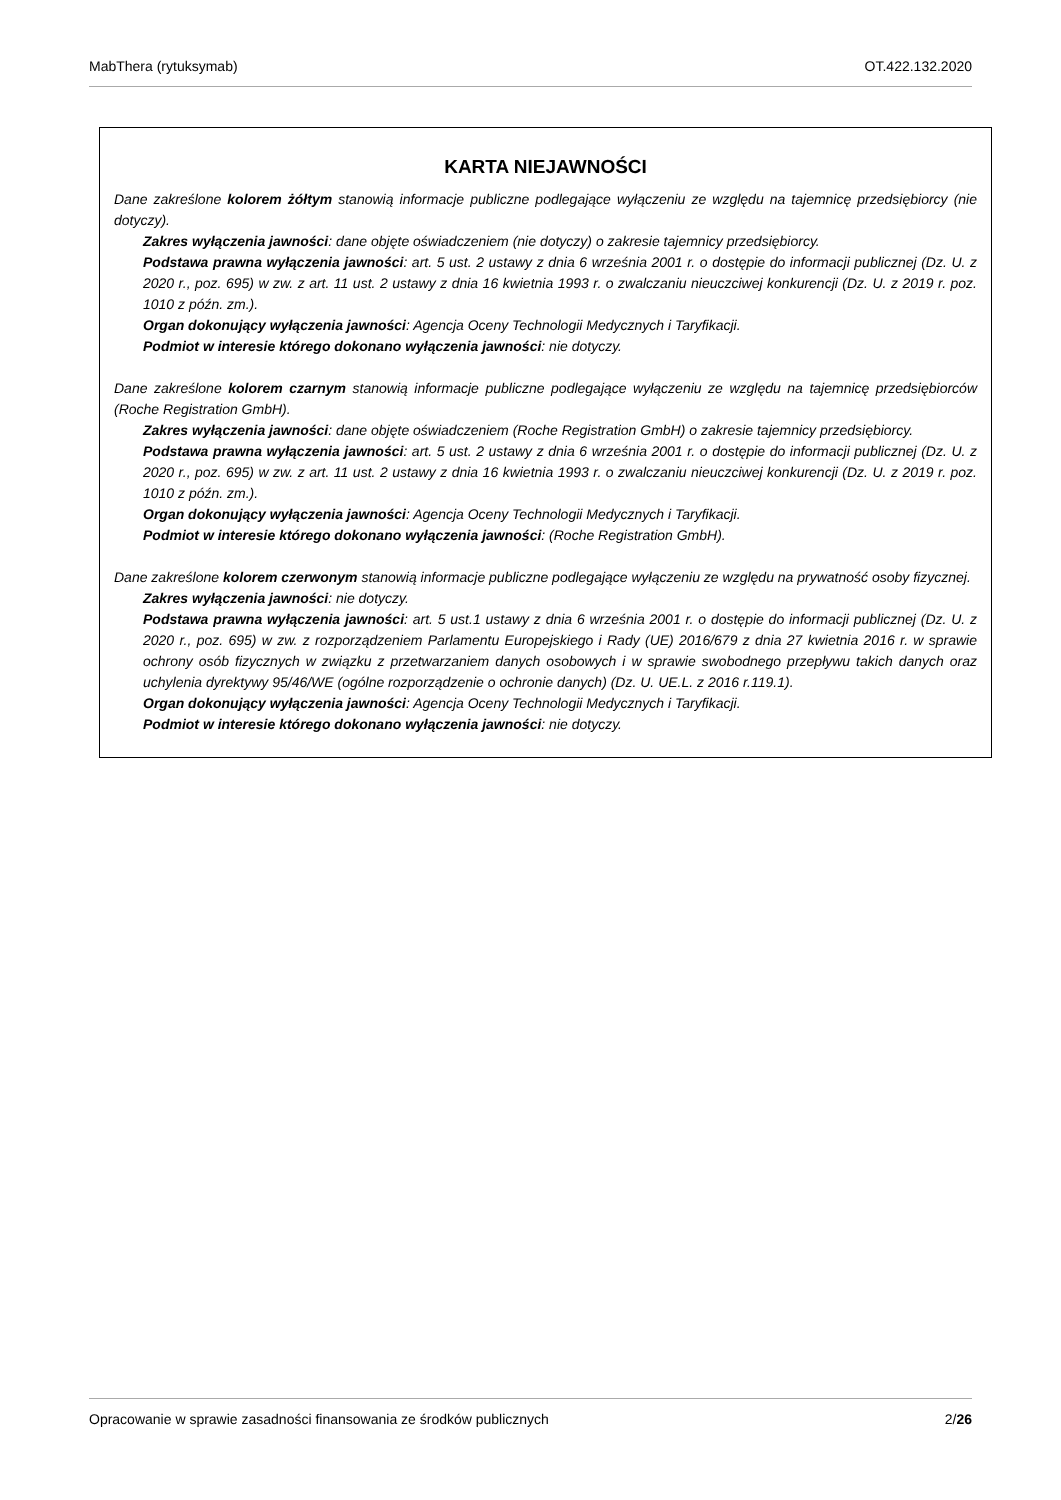MabThera (rytuksymab) OT.422.132.2020
KARTA NIEJAWNOŚCI
Dane zakreślone kolorem żółtym stanowią informacje publiczne podlegające wyłączeniu ze względu na tajemnicę przedsiębiorcy (nie dotyczy).
Zakres wyłączenia jawności: dane objęte oświadczeniem (nie dotyczy) o zakresie tajemnicy przedsiębiorcy.
Podstawa prawna wyłączenia jawności: art. 5 ust. 2 ustawy z dnia 6 września 2001 r. o dostępie do informacji publicznej (Dz. U. z 2020 r., poz. 695) w zw. z art. 11 ust. 2 ustawy z dnia 16 kwietnia 1993 r. o zwalczaniu nieuczciwej konkurencji (Dz. U. z 2019 r. poz. 1010 z późn. zm.).
Organ dokonujący wyłączenia jawności: Agencja Oceny Technologii Medycznych i Taryfikacji.
Podmiot w interesie którego dokonano wyłączenia jawności: nie dotyczy.
Dane zakreślone kolorem czarnym stanowią informacje publiczne podlegające wyłączeniu ze względu na tajemnicę przedsiębiorców (Roche Registration GmbH).
Zakres wyłączenia jawności: dane objęte oświadczeniem (Roche Registration GmbH) o zakresie tajemnicy przedsiębiorcy.
Podstawa prawna wyłączenia jawności: art. 5 ust. 2 ustawy z dnia 6 września 2001 r. o dostępie do informacji publicznej (Dz. U. z 2020 r., poz. 695) w zw. z art. 11 ust. 2 ustawy z dnia 16 kwietnia 1993 r. o zwalczaniu nieuczciwej konkurencji (Dz. U. z 2019 r. poz. 1010 z późn. zm.).
Organ dokonujący wyłączenia jawności: Agencja Oceny Technologii Medycznych i Taryfikacji.
Podmiot w interesie którego dokonano wyłączenia jawności: (Roche Registration GmbH).
Dane zakreślone kolorem czerwonym stanowią informacje publiczne podlegające wyłączeniu ze względu na prywatność osoby fizycznej.
Zakres wyłączenia jawności: nie dotyczy.
Podstawa prawna wyłączenia jawności: art. 5 ust.1 ustawy z dnia 6 września 2001 r. o dostępie do informacji publicznej (Dz. U. z 2020 r., poz. 695) w zw. z rozporządzeniem Parlamentu Europejskiego i Rady (UE) 2016/679 z dnia 27 kwietnia 2016 r. w sprawie ochrony osób fizycznych w związku z przetwarzaniem danych osobowych i w sprawie swobodnego przepływu takich danych oraz uchylenia dyrektywy 95/46/WE (ogólne rozporządzenie o ochronie danych) (Dz. U. UE.L. z 2016 r.119.1).
Organ dokonujący wyłączenia jawności: Agencja Oceny Technologii Medycznych i Taryfikacji.
Podmiot w interesie którego dokonano wyłączenia jawności: nie dotyczy.
Opracowanie w sprawie zasadności finansowania ze środków publicznych 2/26